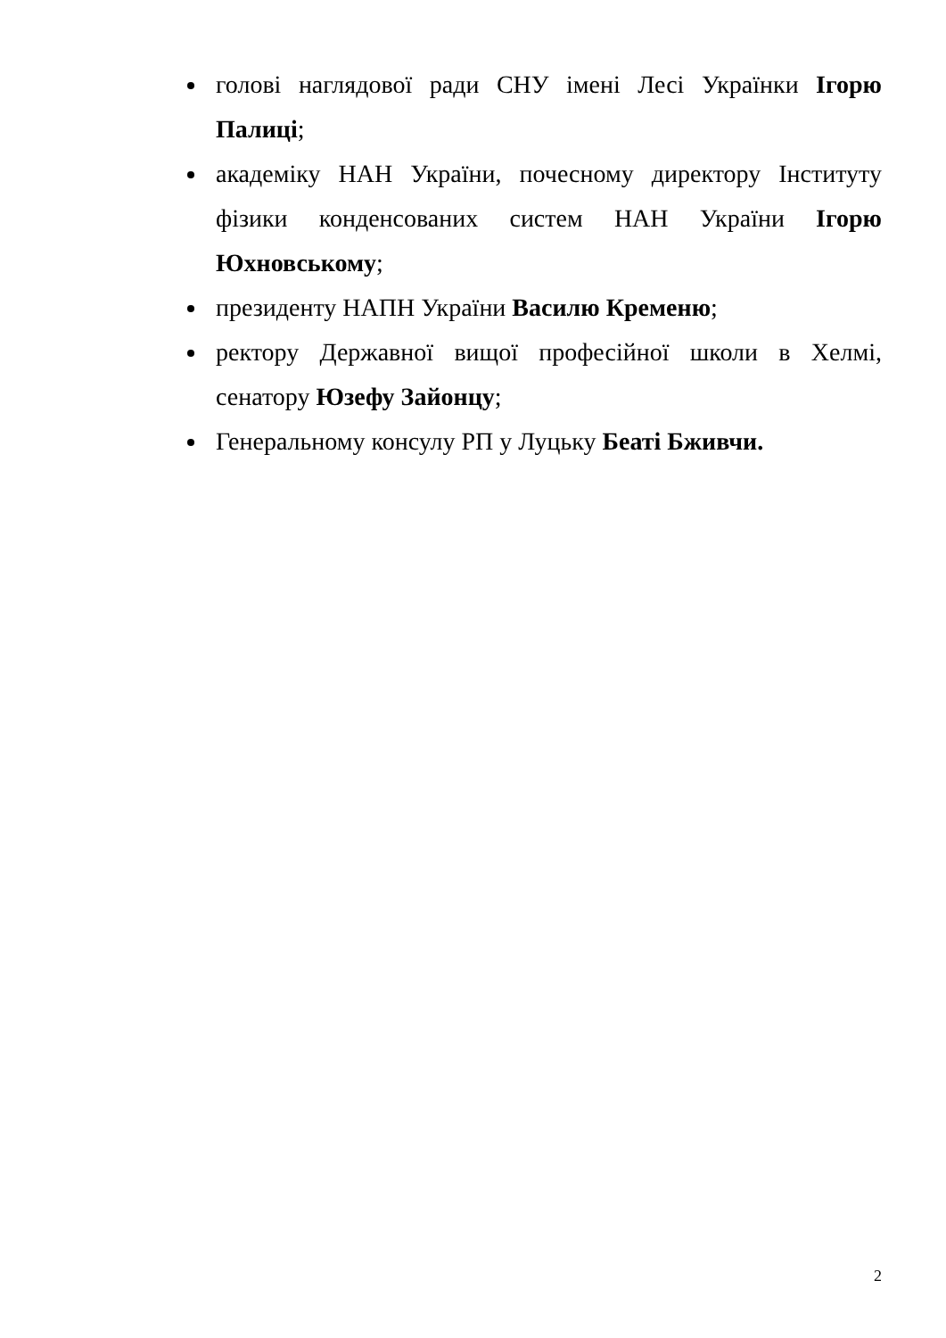голові наглядової ради СНУ імені Лесі Українки Ігорю Палиці;
академіку НАН України, почесному директору Інституту фізики конденсованих систем НАН України Ігорю Юхновському;
президенту НАПН України Василю Кременю;
ректору Державної вищої професійної школи в Хелмі, сенатору Юзефу Зайонцу;
Генеральному консулу РП у Луцьку Беаті Бживчи.
2